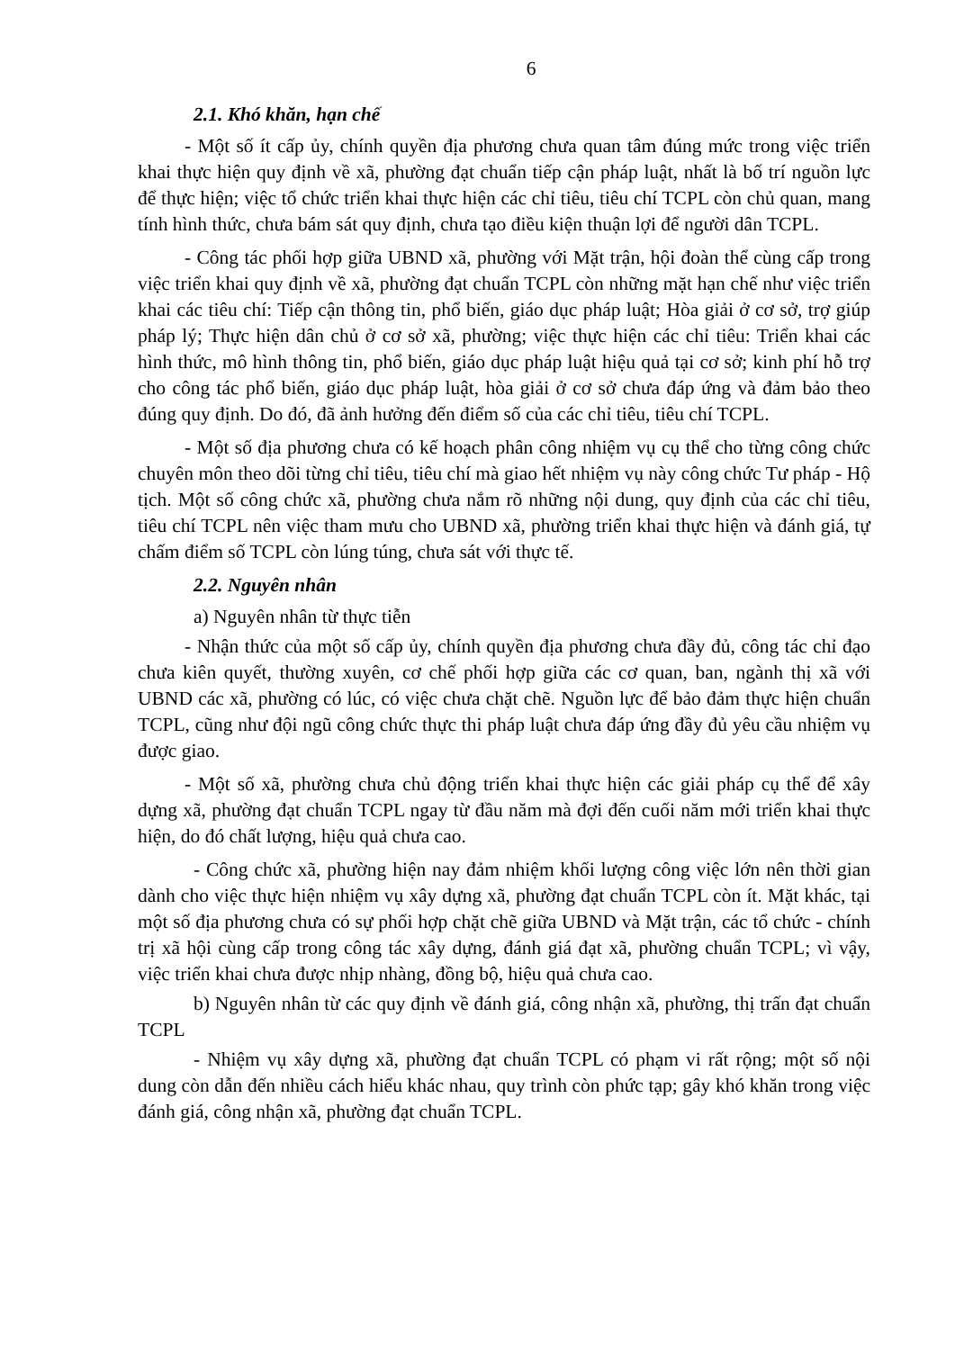6
2.1. Khó khăn, hạn chế
- Một số ít cấp ủy, chính quyền địa phương chưa quan tâm đúng mức trong việc triển khai thực hiện quy định về xã, phường đạt chuẩn tiếp cận pháp luật, nhất là bố trí nguồn lực để thực hiện; việc tổ chức triển khai thực hiện các chỉ tiêu, tiêu chí TCPL còn chủ quan, mang tính hình thức, chưa bám sát quy định, chưa tạo điều kiện thuận lợi để người dân TCPL.
- Công tác phối hợp giữa UBND xã, phường với Mặt trận, hội đoàn thể cùng cấp trong việc triển khai quy định về xã, phường đạt chuẩn TCPL còn những mặt hạn chế như việc triển khai các tiêu chí: Tiếp cận thông tin, phổ biến, giáo dục pháp luật; Hòa giải ở cơ sở, trợ giúp pháp lý; Thực hiện dân chủ ở cơ sở xã, phường; việc thực hiện các chỉ tiêu: Triển khai các hình thức, mô hình thông tin, phổ biến, giáo dục pháp luật hiệu quả tại cơ sở; kinh phí hỗ trợ cho công tác phổ biến, giáo dục pháp luật, hòa giải ở cơ sở chưa đáp ứng và đảm bảo theo đúng quy định. Do đó, đã ảnh hưởng đến điểm số của các chỉ tiêu, tiêu chí TCPL.
- Một số địa phương chưa có kế hoạch phân công nhiệm vụ cụ thể cho từng công chức chuyên môn theo dõi từng chỉ tiêu, tiêu chí mà giao hết nhiệm vụ này công chức Tư pháp - Hộ tịch. Một số công chức xã, phường chưa nắm rõ những nội dung, quy định của các chỉ tiêu, tiêu chí TCPL nên việc tham mưu cho UBND xã, phường triển khai thực hiện và đánh giá, tự chấm điểm số TCPL còn lúng túng, chưa sát với thực tế.
2.2. Nguyên nhân
a) Nguyên nhân từ thực tiễn
- Nhận thức của một số cấp ủy, chính quyền địa phương chưa đầy đủ, công tác chỉ đạo chưa kiên quyết, thường xuyên, cơ chế phối hợp giữa các cơ quan, ban, ngành thị xã với UBND các xã, phường có lúc, có việc chưa chặt chẽ. Nguồn lực để bảo đảm thực hiện chuẩn TCPL, cũng như đội ngũ công chức thực thi pháp luật chưa đáp ứng đầy đủ yêu cầu nhiệm vụ được giao.
- Một số xã, phường chưa chủ động triển khai thực hiện các giải pháp cụ thể để xây dựng xã, phường đạt chuẩn TCPL ngay từ đầu năm mà đợi đến cuối năm mới triển khai thực hiện, do đó chất lượng, hiệu quả chưa cao.
- Công chức xã, phường hiện nay đảm nhiệm khối lượng công việc lớn nên thời gian dành cho việc thực hiện nhiệm vụ xây dựng xã, phường đạt chuẩn TCPL còn ít. Mặt khác, tại một số địa phương chưa có sự phối hợp chặt chẽ giữa UBND và Mặt trận, các tổ chức - chính trị xã hội cùng cấp trong công tác xây dựng, đánh giá đạt xã, phường chuẩn TCPL; vì vậy, việc triển khai chưa được nhịp nhàng, đồng bộ, hiệu quả chưa cao.
b) Nguyên nhân từ các quy định về đánh giá, công nhận xã, phường, thị trấn đạt chuẩn TCPL
- Nhiệm vụ xây dựng xã, phường đạt chuẩn TCPL có phạm vi rất rộng; một số nội dung còn dẫn đến nhiều cách hiểu khác nhau, quy trình còn phức tạp; gây khó khăn trong việc đánh giá, công nhận xã, phường đạt chuẩn TCPL.